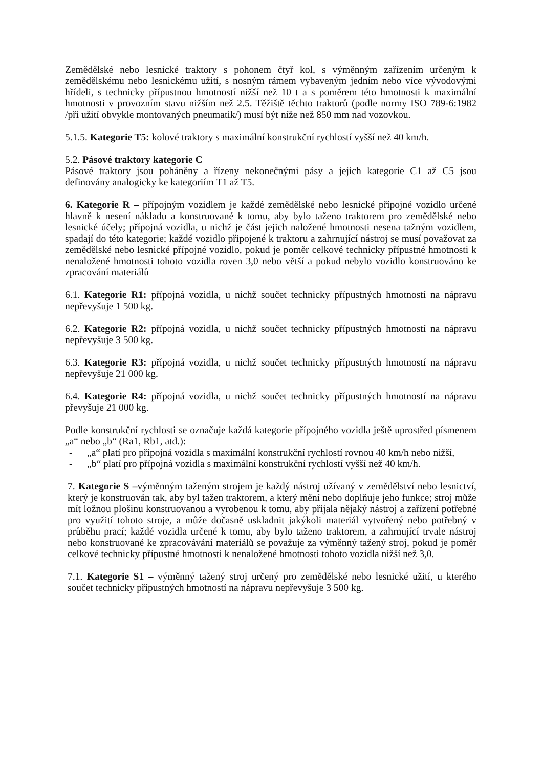Zemědělské nebo lesnické traktory s pohonem čtyř kol, s výměnným zařízením určeným k zemědělskému nebo lesnickému užití, s nosným rámem vybaveným jedním nebo více vývodovými hřídeli, s technicky přípustnou hmotností nižší než 10 t a s poměrem této hmotnosti k maximální hmotnosti v provozním stavu nižším než 2.5. Těžiště těchto traktorů (podle normy ISO 789-6:1982 /při užití obvykle montovaných pneumatik/) musí být níže než 850 mm nad vozovkou.
5.1.5. Kategorie T5: kolové traktory s maximální konstrukční rychlostí vyšší než 40 km/h.
5.2. Pásové traktory kategorie C
Pásové traktory jsou poháněny a řízeny nekonečnými pásy a jejich kategorie C1 až C5 jsou definovány analogicky ke kategoriím T1 až T5.
6. Kategorie R – přípojným vozidlem je každé zemědělské nebo lesnické přípojné vozidlo určené hlavně k nesení nákladu a konstruované k tomu, aby bylo taženo traktorem pro zemědělské nebo lesnické účely; přípojná vozidla, u nichž je část jejich naložené hmotnosti nesena tažným vozidlem, spadají do této kategorie; každé vozidlo připojené k traktoru a zahrnující nástroj se musí považovat za zemědělské nebo lesnické přípojné vozidlo, pokud je poměr celkové technicky přípustné hmotnosti k nenaložené hmotnosti tohoto vozidla roven 3,0 nebo větší a pokud nebylo vozidlo konstruováno ke zpracování materiálů
6.1. Kategorie R1: přípojná vozidla, u nichž součet technicky přípustných hmotností na nápravu nepřevyšuje 1 500 kg.
6.2. Kategorie R2: přípojná vozidla, u nichž součet technicky přípustných hmotností na nápravu nepřevyšuje 3 500 kg.
6.3. Kategorie R3: přípojná vozidla, u nichž součet technicky přípustných hmotností na nápravu nepřevyšuje 21 000 kg.
6.4. Kategorie R4: přípojná vozidla, u nichž součet technicky přípustných hmotností na nápravu převyšuje 21 000 kg.
Podle konstrukční rychlosti se označuje každá kategorie přípojného vozidla ještě uprostřed písmenem „a“ nebo „b“ (Ra1, Rb1, atd.):
- „a“ platí pro přípojná vozidla s maximální konstrukční rychlostí rovnou 40 km/h nebo nižší,
- „b“ platí pro přípojná vozidla s maximální konstrukční rychlostí vyšší než 40 km/h.
7. Kategorie S –výměnným taženým strojem je každý nástroj užívaný v zemědělství nebo lesnictví, který je konstruován tak, aby byl tažen traktorem, a který mění nebo doplňuje jeho funkce; stroj může mít ložnou plošinu konstruovanou a vyrobenou k tomu, aby přijala nějaký nástroj a zařízení potřebné pro využití tohoto stroje, a může dočasně uskladnit jakýkoli materiál vytvořený nebo potřebný v průběhu prací; každé vozidla určené k tomu, aby bylo taženo traktorem, a zahrnující trvale nástroj nebo konstruované ke zpracovávání materiálů se považuje za výměnný tažený stroj, pokud je poměr celkové technicky přípustné hmotnosti k nenaložené hmotnosti tohoto vozidla nižší než 3,0.
7.1. Kategorie S1 – výměnný tažený stroj určený pro zemědělské nebo lesnické užití, u kterého součet technicky přípustných hmotností na nápravu nepřevyšuje 3 500 kg.